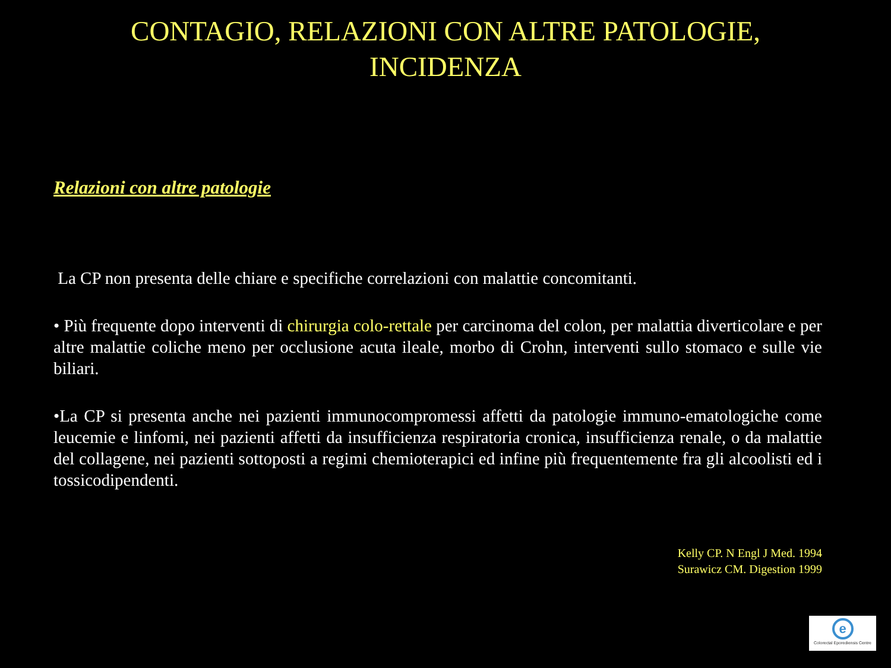CONTAGIO, RELAZIONI CON ALTRE PATOLOGIE,
INCIDENZA
Relazioni con altre patologie
La CP non presenta delle chiare e specifiche correlazioni con malattie concomitanti.
• Più frequente dopo interventi di chirurgia colo-rettale per carcinoma del colon, per malattia diverticolare e per altre malattie coliche meno per occlusione acuta ileale, morbo di Crohn, interventi sullo stomaco e sulle vie biliari.
•La CP si presenta anche nei pazienti immunocompromessi affetti da patologie immuno-ematologiche come leucemie e linfomi, nei pazienti affetti da insufficienza respiratoria cronica, insufficienza renale, o da malattie del collagene, nei pazienti sottoposti a regimi chemioterapici ed infine più frequentemente fra gli alcoolisti ed i tossicodipendenti.
Kelly CP. N Engl J Med. 1994
Surawicz CM. Digestion 1999
e
Colorectal Eporediensis Centre